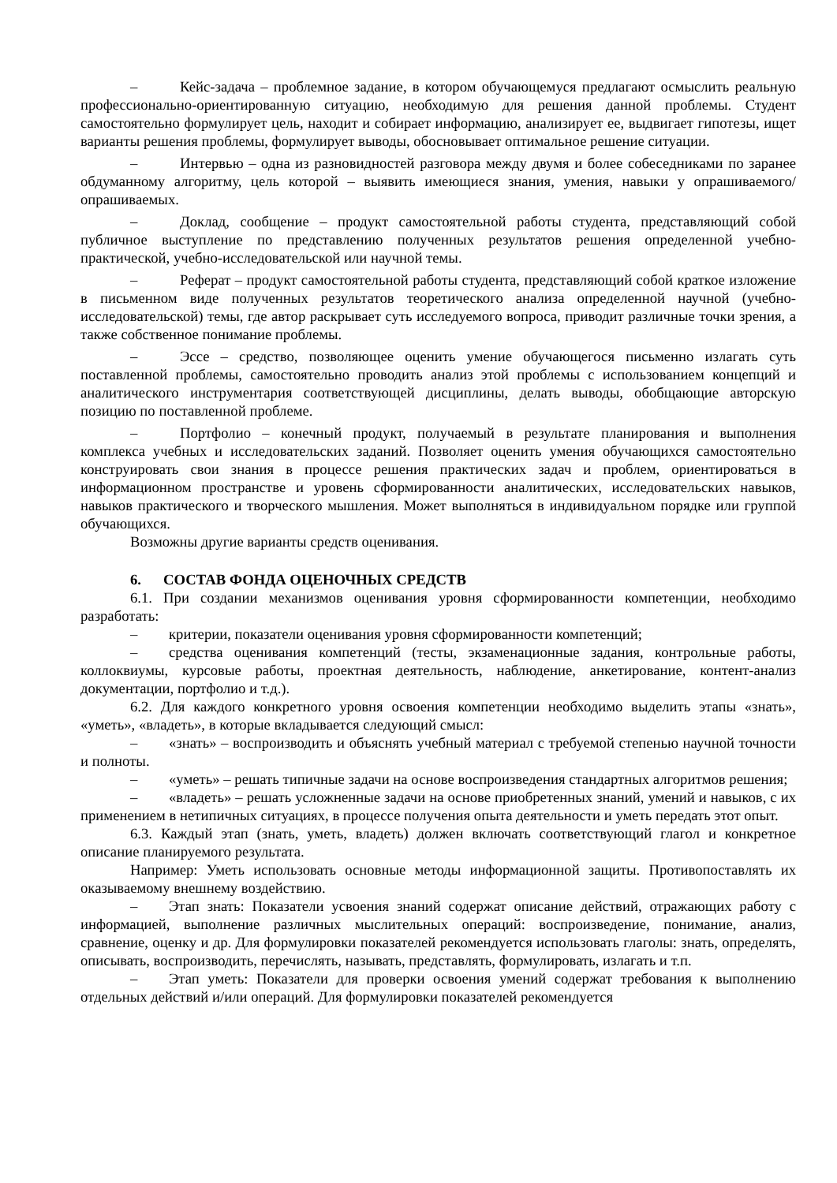– Кейс-задача – проблемное задание, в котором обучающемуся предлагают осмыслить реальную профессионально-ориентированную ситуацию, необходимую для решения данной проблемы. Студент самостоятельно формулирует цель, находит и собирает информацию, анализирует ее, выдвигает гипотезы, ищет варианты решения проблемы, формулирует выводы, обосновывает оптимальное решение ситуации.
– Интервью – одна из разновидностей разговора между двумя и более собеседниками по заранее обдуманному алгоритму, цель которой – выявить имеющиеся знания, умения, навыки у опрашиваемого/опрашиваемых.
– Доклад, сообщение – продукт самостоятельной работы студента, представляющий собой публичное выступление по представлению полученных результатов решения определенной учебно-практической, учебно-исследовательской или научной темы.
– Реферат – продукт самостоятельной работы студента, представляющий собой краткое изложение в письменном виде полученных результатов теоретического анализа определенной научной (учебно-исследовательской) темы, где автор раскрывает суть исследуемого вопроса, приводит различные точки зрения, а также собственное понимание проблемы.
– Эссе – средство, позволяющее оценить умение обучающегося письменно излагать суть поставленной проблемы, самостоятельно проводить анализ этой проблемы с использованием концепций и аналитического инструментария соответствующей дисциплины, делать выводы, обобщающие авторскую позицию по поставленной проблеме.
– Портфолио – конечный продукт, получаемый в результате планирования и выполнения комплекса учебных и исследовательских заданий. Позволяет оценить умения обучающихся самостоятельно конструировать свои знания в процессе решения практических задач и проблем, ориентироваться в информационном пространстве и уровень сформированности аналитических, исследовательских навыков, навыков практического и творческого мышления. Может выполняться в индивидуальном порядке или группой обучающихся.
Возможны другие варианты средств оценивания.
6. СОСТАВ ФОНДА ОЦЕНОЧНЫХ СРЕДСТВ
6.1. При создании механизмов оценивания уровня сформированности компетенции, необходимо разработать:
– критерии, показатели оценивания уровня сформированности компетенций;
– средства оценивания компетенций (тесты, экзаменационные задания, контрольные работы, коллоквиумы, курсовые работы, проектная деятельность, наблюдение, анкетирование, контент-анализ документации, портфолио и т.д.).
6.2. Для каждого конкретного уровня освоения компетенции необходимо выделить этапы «знать», «уметь», «владеть», в которые вкладывается следующий смысл:
– «знать» – воспроизводить и объяснять учебный материал с требуемой степенью научной точности и полноты.
– «уметь» – решать типичные задачи на основе воспроизведения стандартных алгоритмов решения;
– «владеть» – решать усложненные задачи на основе приобретенных знаний, умений и навыков, с их применением в нетипичных ситуациях, в процессе получения опыта деятельности и уметь передать этот опыт.
6.3. Каждый этап (знать, уметь, владеть) должен включать соответствующий глагол и конкретное описание планируемого результата.
Например: Уметь использовать основные методы информационной защиты. Противопоставлять их оказываемому внешнему воздействию.
– Этап знать: Показатели усвоения знаний содержат описание действий, отражающих работу с информацией, выполнение различных мыслительных операций: воспроизведение, понимание, анализ, сравнение, оценку и др. Для формулировки показателей рекомендуется использовать глаголы: знать, определять, описывать, воспроизводить, перечислять, называть, представлять, формулировать, излагать и т.п.
– Этап уметь: Показатели для проверки освоения умений содержат требования к выполнению отдельных действий и/или операций. Для формулировки показателей рекомендуется